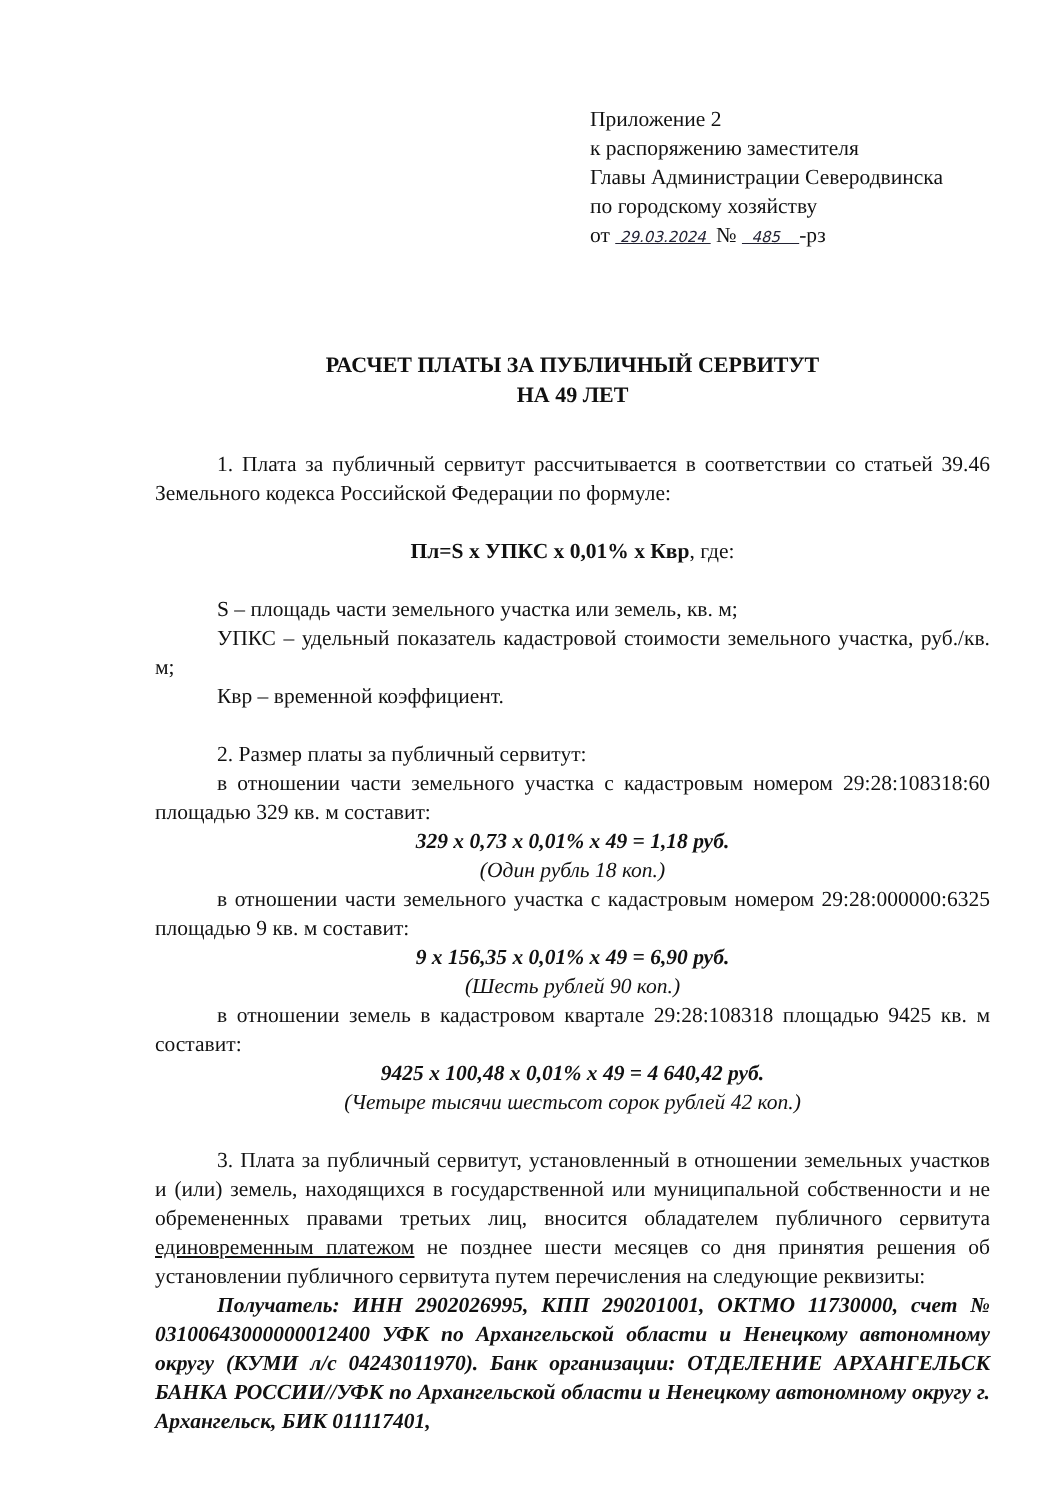Приложение 2
к распоряжению заместителя
Главы Администрации Северодвинска
по городскому хозяйству
от 29.03.2024 № 485 -рз
РАСЧЕТ ПЛАТЫ ЗА ПУБЛИЧНЫЙ СЕРВИТУТ
НА 49 ЛЕТ
1. Плата за публичный сервитут рассчитывается в соответствии со статьей 39.46 Земельного кодекса Российской Федерации по формуле:
Пл=S х УПКС х 0,01% х Квр, где:
S – площадь части земельного участка или земель, кв. м;
УПКС – удельный показатель кадастровой стоимости земельного участка, руб./кв. м;
Квр – временной коэффициент.
2. Размер платы за публичный сервитут:
в отношении части земельного участка с кадастровым номером 29:28:108318:60 площадью 329 кв. м составит:
329 х 0,73 х 0,01% х 49 = 1,18 руб.
(Один рубль 18 коп.)
в отношении части земельного участка с кадастровым номером 29:28:000000:6325 площадью 9 кв. м составит:
9 х 156,35 х 0,01% х 49 = 6,90 руб.
(Шесть рублей 90 коп.)
в отношении земель в кадастровом квартале 29:28:108318 площадью 9425 кв. м составит:
9425 х 100,48 х 0,01% х 49 = 4 640,42 руб.
(Четыре тысячи шестьсот сорок рублей 42 коп.)
3. Плата за публичный сервитут, установленный в отношении земельных участков и (или) земель, находящихся в государственной или муниципальной собственности и не обремененных правами третьих лиц, вносится обладателем публичного сервитута единовременным платежом не позднее шести месяцев со дня принятия решения об установлении публичного сервитута путем перечисления на следующие реквизиты:
Получатель: ИНН 2902026995, КПП 290201001, ОКТМО 11730000, счет № 03100643000000012400 УФК по Архангельской области и Ненецкому автономному округу (КУМИ л/с 04243011970). Банк организации: ОТДЕЛЕНИЕ АРХАНГЕЛЬСК БАНКА РОССИИ//УФК по Архангельской области и Ненецкому автономному округу г. Архангельск, БИК 011117401,